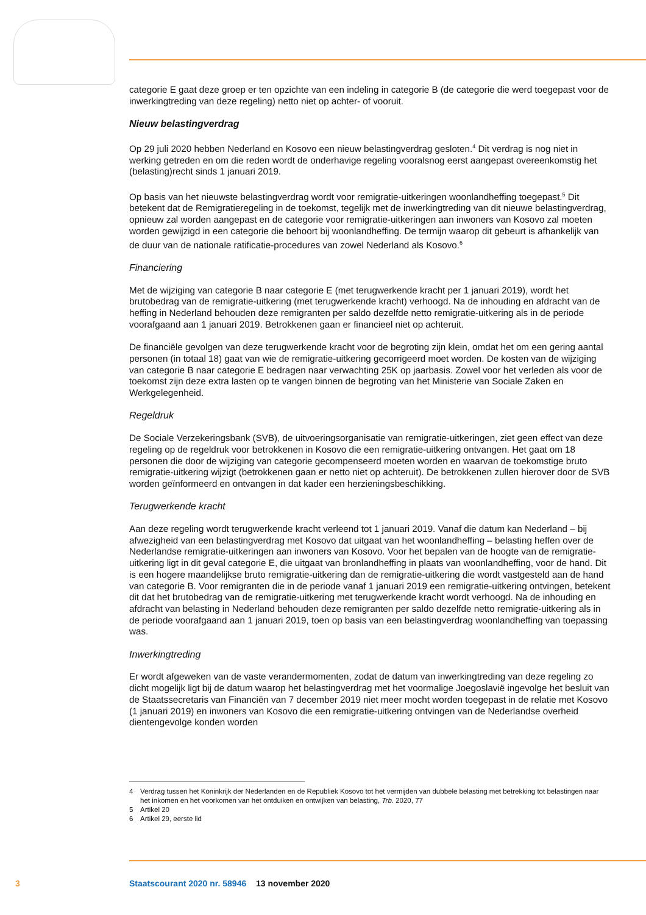categorie E gaat deze groep er ten opzichte van een indeling in categorie B (de categorie die werd toegepast voor de inwerkingtreding van deze regeling) netto niet op achter- of vooruit.
Nieuw belastingverdrag
Op 29 juli 2020 hebben Nederland en Kosovo een nieuw belastingverdrag gesloten.<sup>4</sup> Dit verdrag is nog niet in werking getreden en om die reden wordt de onderhavige regeling vooralsnog eerst aangepast overeenkomstig het (belasting)recht sinds 1 januari 2019.
Op basis van het nieuwste belastingverdrag wordt voor remigratie-uitkeringen woonlandheffing toegepast.<sup>5</sup> Dit betekent dat de Remigratieregeling in de toekomst, tegelijk met de inwerkingtreding van dit nieuwe belastingverdrag, opnieuw zal worden aangepast en de categorie voor remigratie-uitkeringen aan inwoners van Kosovo zal moeten worden gewijzigd in een categorie die behoort bij woonlandheffing. De termijn waarop dit gebeurt is afhankelijk van de duur van de nationale ratificatie-procedures van zowel Nederland als Kosovo.<sup>6</sup>
Financiering
Met de wijziging van categorie B naar categorie E (met terugwerkende kracht per 1 januari 2019), wordt het brutobedrag van de remigratie-uitkering (met terugwerkende kracht) verhoogd. Na de inhouding en afdracht van de heffing in Nederland behouden deze remigranten per saldo dezelfde netto remigratie-uitkering als in de periode voorafgaand aan 1 januari 2019. Betrokkenen gaan er financieel niet op achteruit.
De financiële gevolgen van deze terugwerkende kracht voor de begroting zijn klein, omdat het om een gering aantal personen (in totaal 18) gaat van wie de remigratie-uitkering gecorrigeerd moet worden. De kosten van de wijziging van categorie B naar categorie E bedragen naar verwachting 25K op jaarbasis. Zowel voor het verleden als voor de toekomst zijn deze extra lasten op te vangen binnen de begroting van het Ministerie van Sociale Zaken en Werkgelegenheid.
Regeldruk
De Sociale Verzekeringsbank (SVB), de uitvoeringsorganisatie van remigratie-uitkeringen, ziet geen effect van deze regeling op de regeldruk voor betrokkenen in Kosovo die een remigratie-uitkering ontvangen. Het gaat om 18 personen die door de wijziging van categorie gecompenseerd moeten worden en waarvan de toekomstige bruto remigratie-uitkering wijzigt (betrokkenen gaan er netto niet op achteruit). De betrokkenen zullen hierover door de SVB worden geïnformeerd en ontvangen in dat kader een herzieningsbeschikking.
Terugwerkende kracht
Aan deze regeling wordt terugwerkende kracht verleend tot 1 januari 2019. Vanaf die datum kan Nederland – bij afwezigheid van een belastingverdrag met Kosovo dat uitgaat van het woonlandheffing – belasting heffen over de Nederlandse remigratie-uitkeringen aan inwoners van Kosovo. Voor het bepalen van de hoogte van de remigratie-uitkering ligt in dit geval categorie E, die uitgaat van bronlandheffing in plaats van woonlandheffing, voor de hand. Dit is een hogere maandelijkse bruto remigratie-uitkering dan de remigratie-uitkering die wordt vastgesteld aan de hand van categorie B. Voor remigranten die in de periode vanaf 1 januari 2019 een remigratie-uitkering ontvingen, betekent dit dat het brutobedrag van de remigratie-uitkering met terugwerkende kracht wordt verhoogd. Na de inhouding en afdracht van belasting in Nederland behouden deze remigranten per saldo dezelfde netto remigratie-uitkering als in de periode voorafgaand aan 1 januari 2019, toen op basis van een belastingverdrag woonlandheffing van toepassing was.
Inwerkingtreding
Er wordt afgeweken van de vaste verandermomenten, zodat de datum van inwerkingtreding van deze regeling zo dicht mogelijk ligt bij de datum waarop het belastingverdrag met het voormalige Joegoslavië ingevolge het besluit van de Staatssecretaris van Financiën van 7 december 2019 niet meer mocht worden toegepast in de relatie met Kosovo (1 januari 2019) en inwoners van Kosovo die een remigratie-uitkering ontvingen van de Nederlandse overheid dientengevolge konden worden
4 Verdrag tussen het Koninkrijk der Nederlanden en de Republiek Kosovo tot het vermijden van dubbele belasting met betrekking tot belastingen naar het inkomen en het voorkomen van het ontduiken en ontwijken van belasting, Trb. 2020, 77
5 Artikel 20
6 Artikel 29, eerste lid
3 Staatscourant 2020 nr. 58946 13 november 2020